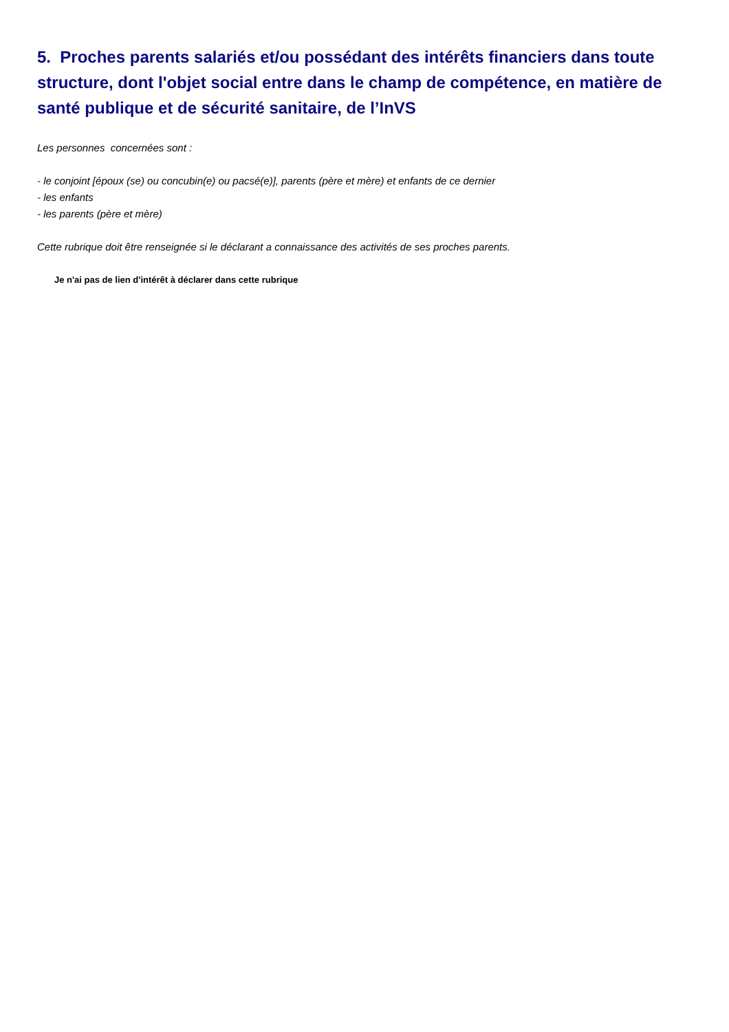5. Proches parents salariés et/ou possédant des intérêts financiers dans toute structure, dont l'objet social entre dans le champ de compétence, en matière de santé publique et de sécurité sanitaire, de l’InVS
Les personnes concernées sont :
- le conjoint [époux (se) ou concubin(e) ou pacsé(e)], parents (père et mère) et enfants de ce dernier
- les enfants
- les parents (père et mère)
Cette rubrique doit être renseignée si le déclarant a connaissance des activités de ses proches parents.
Je n'ai pas de lien d'intérêt à déclarer dans cette rubrique